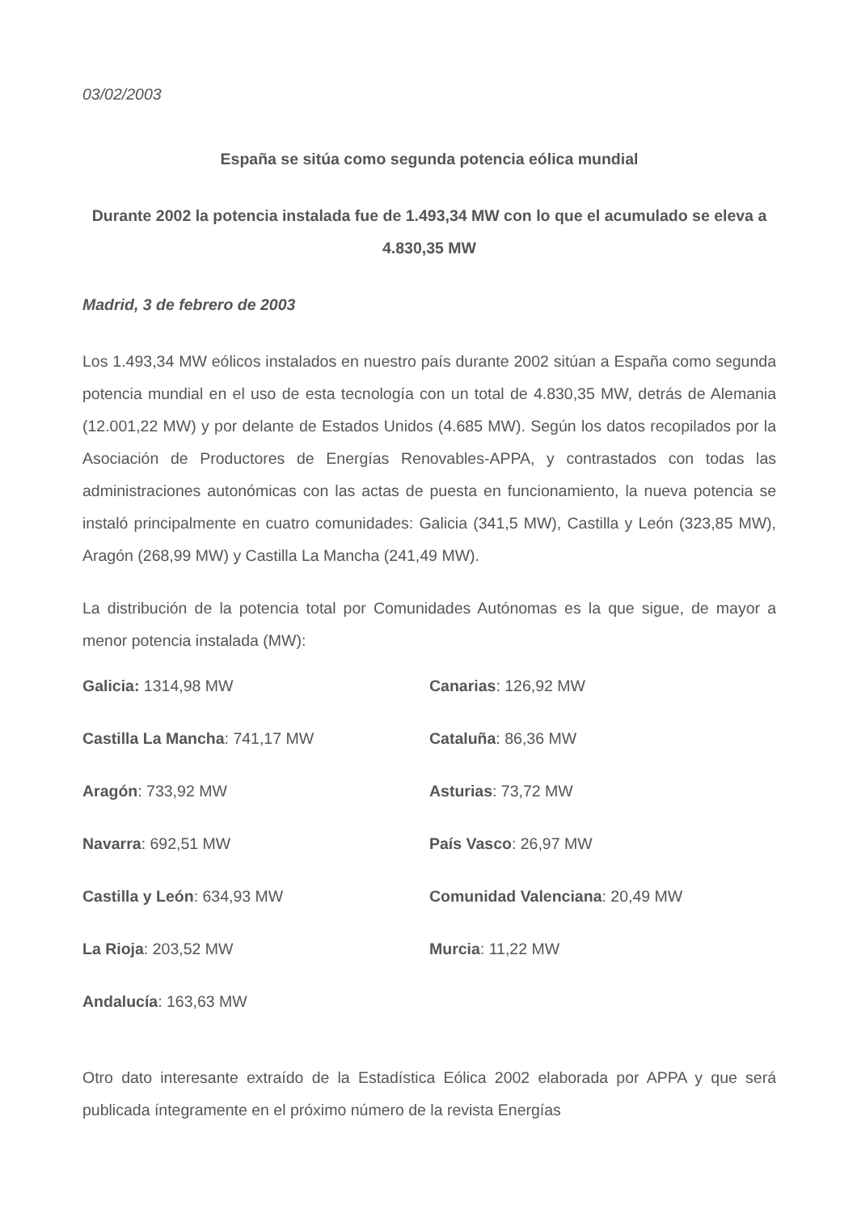03/02/2003
España se sitúa como segunda potencia eólica mundial
Durante 2002 la potencia instalada fue de 1.493,34 MW con lo que el acumulado se eleva a 4.830,35 MW
Madrid, 3 de febrero de 2003
Los 1.493,34 MW eólicos instalados en nuestro país durante 2002 sitúan a España como segunda potencia mundial en el uso de esta tecnología con un total de 4.830,35 MW, detrás de Alemania (12.001,22 MW) y por delante de Estados Unidos (4.685 MW). Según los datos recopilados por la Asociación de Productores de Energías Renovables-APPA, y contrastados con todas las administraciones autonómicas con las actas de puesta en funcionamiento, la nueva potencia se instaló principalmente en cuatro comunidades: Galicia (341,5 MW), Castilla y León (323,85 MW), Aragón (268,99 MW) y Castilla La Mancha (241,49 MW).
La distribución de la potencia total por Comunidades Autónomas es la que sigue, de mayor a menor potencia instalada (MW):
| Galicia: 1314,98 MW | Canarias : 126,92 MW |
| Castilla La Mancha : 741,17 MW | Cataluña : 86,36 MW |
| Aragón : 733,92 MW | Asturias : 73,72 MW |
| Navarra : 692,51 MW | País Vasco : 26,97 MW |
| Castilla y León : 634,93 MW | Comunidad Valenciana : 20,49 MW |
| La Rioja : 203,52 MW | Murcia : 11,22 MW |
| Andalucía : 163,63 MW | |
Otro dato interesante extraído de la Estadística Eólica 2002 elaborada por APPA y que será publicada íntegramente en el próximo número de la revista Energías